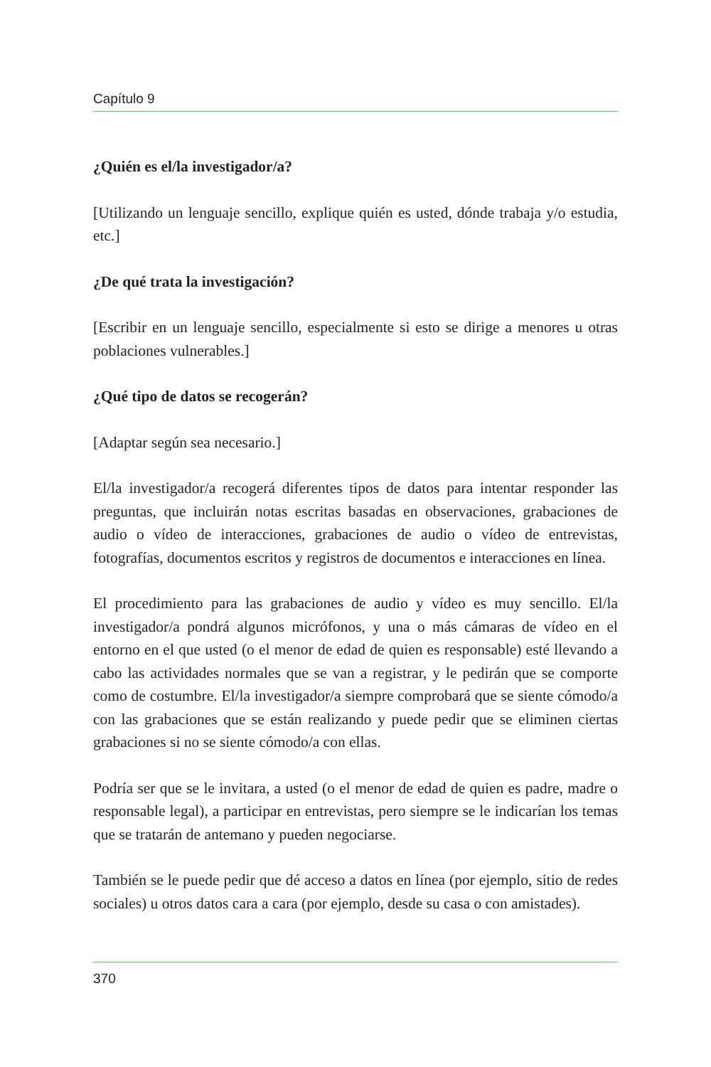Capítulo 9
¿Quién es el/la investigador/a?
[Utilizando un lenguaje sencillo, explique quién es usted, dónde trabaja y/o estudia, etc.]
¿De qué trata la investigación?
[Escribir en un lenguaje sencillo, especialmente si esto se dirige a menores u otras poblaciones vulnerables.]
¿Qué tipo de datos se recogerán?
[Adaptar según sea necesario.]
El/la investigador/a recogerá diferentes tipos de datos para intentar responder las preguntas, que incluirán notas escritas basadas en observaciones, grabaciones de audio o vídeo de interacciones, grabaciones de audio o vídeo de entrevistas, fotografías, documentos escritos y registros de documentos e interacciones en línea.
El procedimiento para las grabaciones de audio y vídeo es muy sencillo. El/la investigador/a pondrá algunos micrófonos, y una o más cámaras de vídeo en el entorno en el que usted (o el menor de edad de quien es responsable) esté llevando a cabo las actividades normales que se van a registrar, y le pedirán que se comporte como de costumbre. El/la investigador/a siempre comprobará que se siente cómodo/a con las grabaciones que se están realizando y puede pedir que se eliminen ciertas grabaciones si no se siente cómodo/a con ellas.
Podría ser que se le invitara, a usted (o el menor de edad de quien es padre, madre o responsable legal), a participar en entrevistas, pero siempre se le indicarían los temas que se tratarán de antemano y pueden negociarse.
También se le puede pedir que dé acceso a datos en línea (por ejemplo, sitio de redes sociales) u otros datos cara a cara (por ejemplo, desde su casa o con amistades).
370